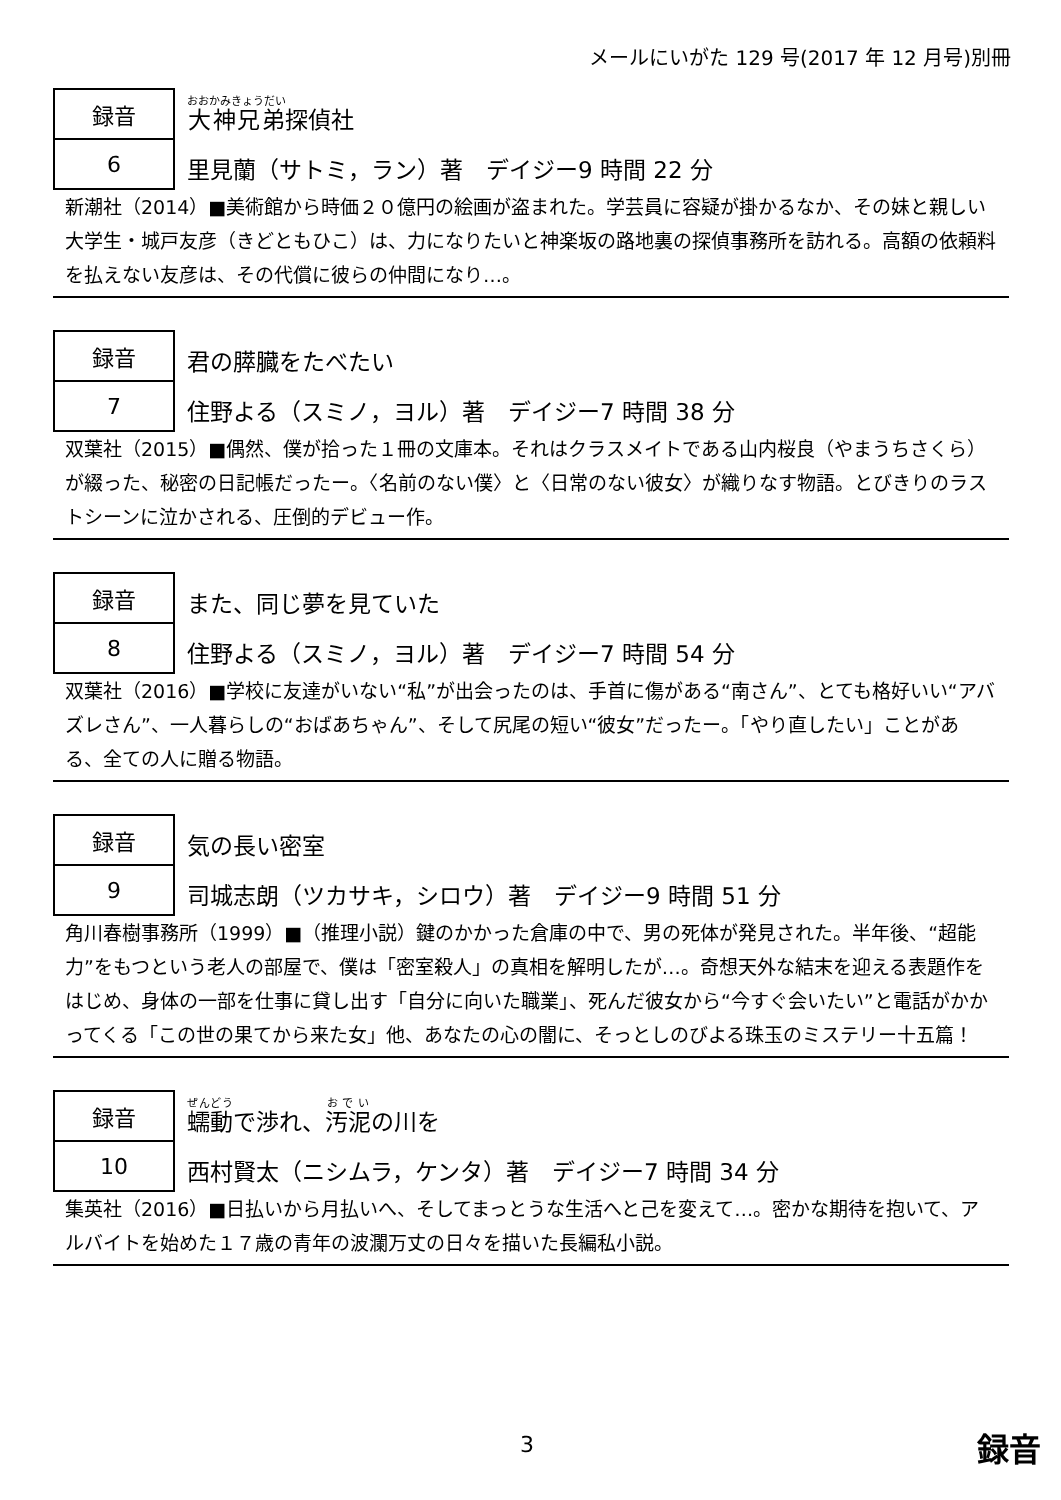メールにいがた 129 号(2017 年 12 月号)別冊
| 録音 | 大神兄弟 探偵社 |
| 6 | 里見蘭（サトミ，ラン）著 デイジー9 時間 22 分 |
新潮社（2014）■美術館から時価２０億円の絵画が盗まれた。学芸員に容疑が掛かるなか、その妹と親しい大学生・城戸友彦（きどともひこ）は、力になりたいと神楽坂の路地裏の探偵事務所を訪れる。高額の依頼料を払えない友彦は、その代償に彼らの仲間になり…。
| 録音 | 君の膵臓をたべたい |
| 7 | 住野よる（スミノ，ヨル）著 デイジー7 時間 38 分 |
双葉社（2015）■偶然、僕が拾った１冊の文庫本。それはクラスメイトである山内桜良（やまうちさくら）が綴った、秘密の日記帳だったー。〈名前のない僕〉と〈日常のない彼女〉が織りなす物語。とびきりのラストシーンに泣かされる、圧倒的デビュー作。
| 録音 | また、同じ夢を見ていた |
| 8 | 住野よる（スミノ，ヨル）著 デイジー7 時間 54 分 |
双葉社（2016）■学校に友達がいない“私”が出会ったのは、手首に傷がある“南さん”、とても格好いい“アバズレさん”、一人暮らしの“おばあちゃん”、そして尻尾の短い“彼女”だったー。「やり直したい」ことがある、全ての人に贈る物語。
| 録音 | 気の長い密室 |
| 9 | 司城志朗（ツカサキ，シロウ）著 デイジー9 時間 51 分 |
角川春樹事務所（1999）■（推理小説）鍵のかかった倉庫の中で、男の死体が発見された。半年後、“超能力”をもつという老人の部屋で、僕は「密室殺人」の真相を解明したが…。奇想天外な結末を迎える表題作をはじめ、身体の一部を仕事に貸し出す「自分に向いた職業」、死んだ彼女から“今すぐ会いたい”と電話がかかってくる「この世の果てから来た女」他、あなたの心の闇に、そっとしのびよる珠玉のミステリー十五篇！
| 録音 | 蠕動 で渉れ、 汚泥 の川を |
| 10 | 西村賢太（ニシムラ，ケンタ）著 デイジー7 時間 34 分 |
集英社（2016）■日払いから月払いへ、そしてまっとうな生活へと己を変えて…。密かな期待を抱いて、アルバイトを始めた１７歳の青年の波瀾万丈の日々を描いた長編私小説。
3 録音